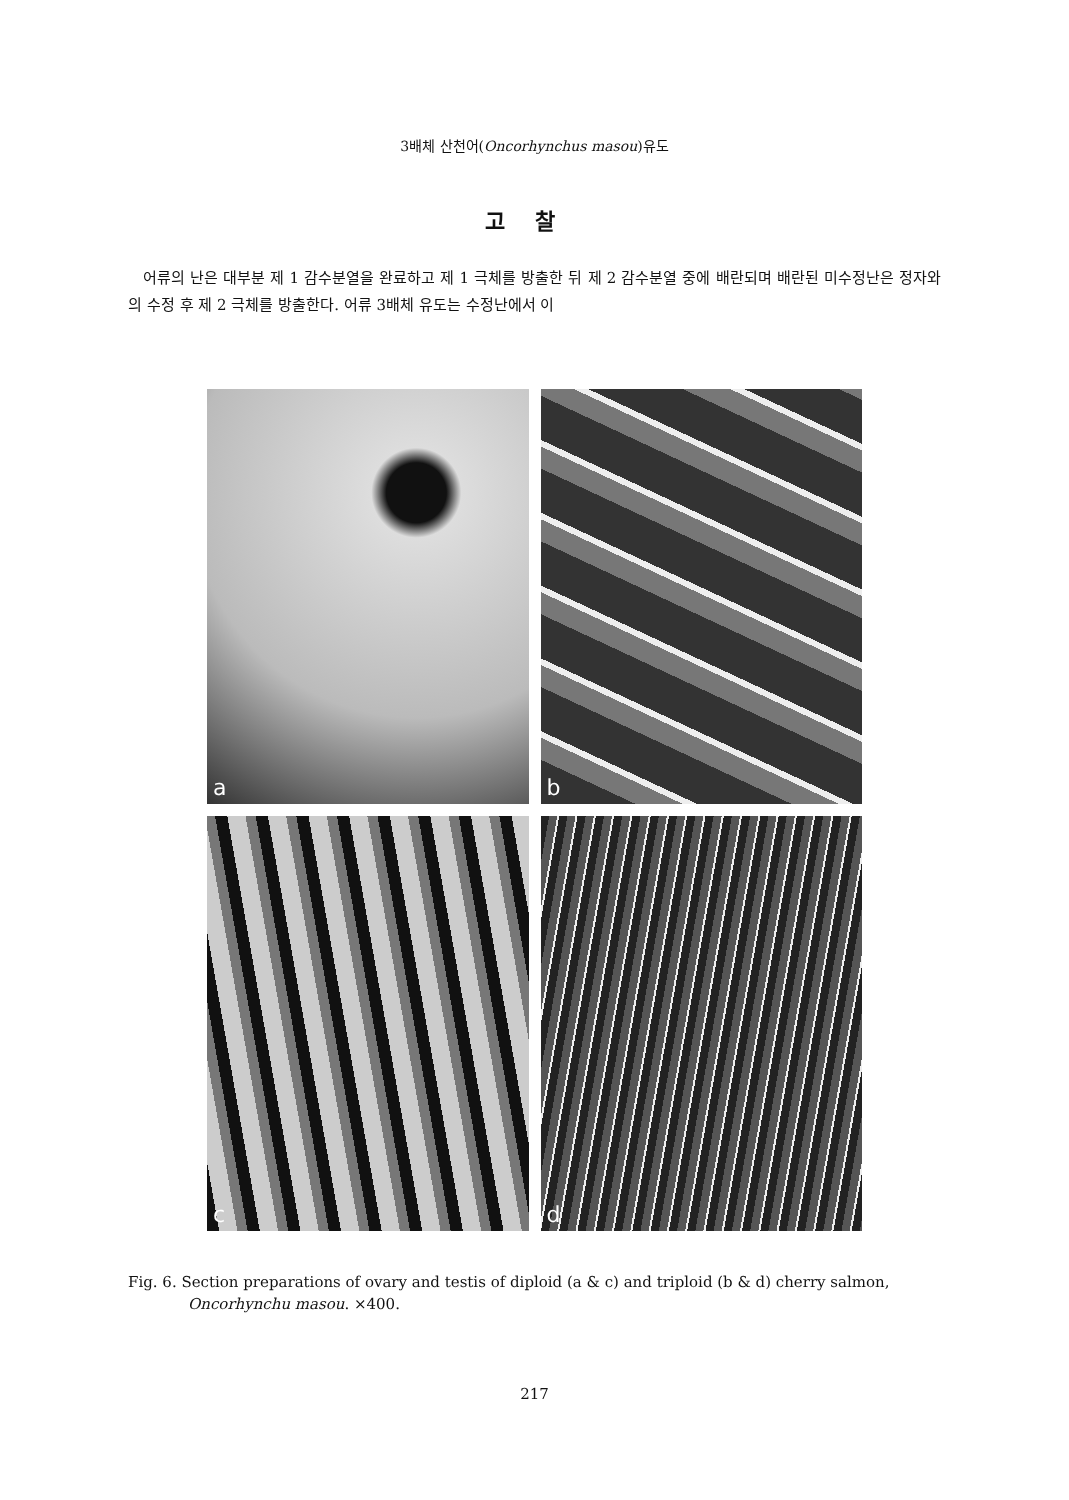3배체 산천어(Oncorhynchus masou)유도
고찰
어류의 난은 대부분 제 1 감수분열을 완료하고 제 1 극체를 방출한 뒤 제 2 감수분열 중에 배란되며 배란된 미수정난은 정자와의 수정 후 제 2 극체를 방출한다. 어류 3배체 유도는 수정난에서 이
a
b
c
d
Fig. 6. Section preparations of ovary and testis of diploid (a & c) and triploid (b & d) cherry salmon, Oncorhynchu masou. ×400.
217